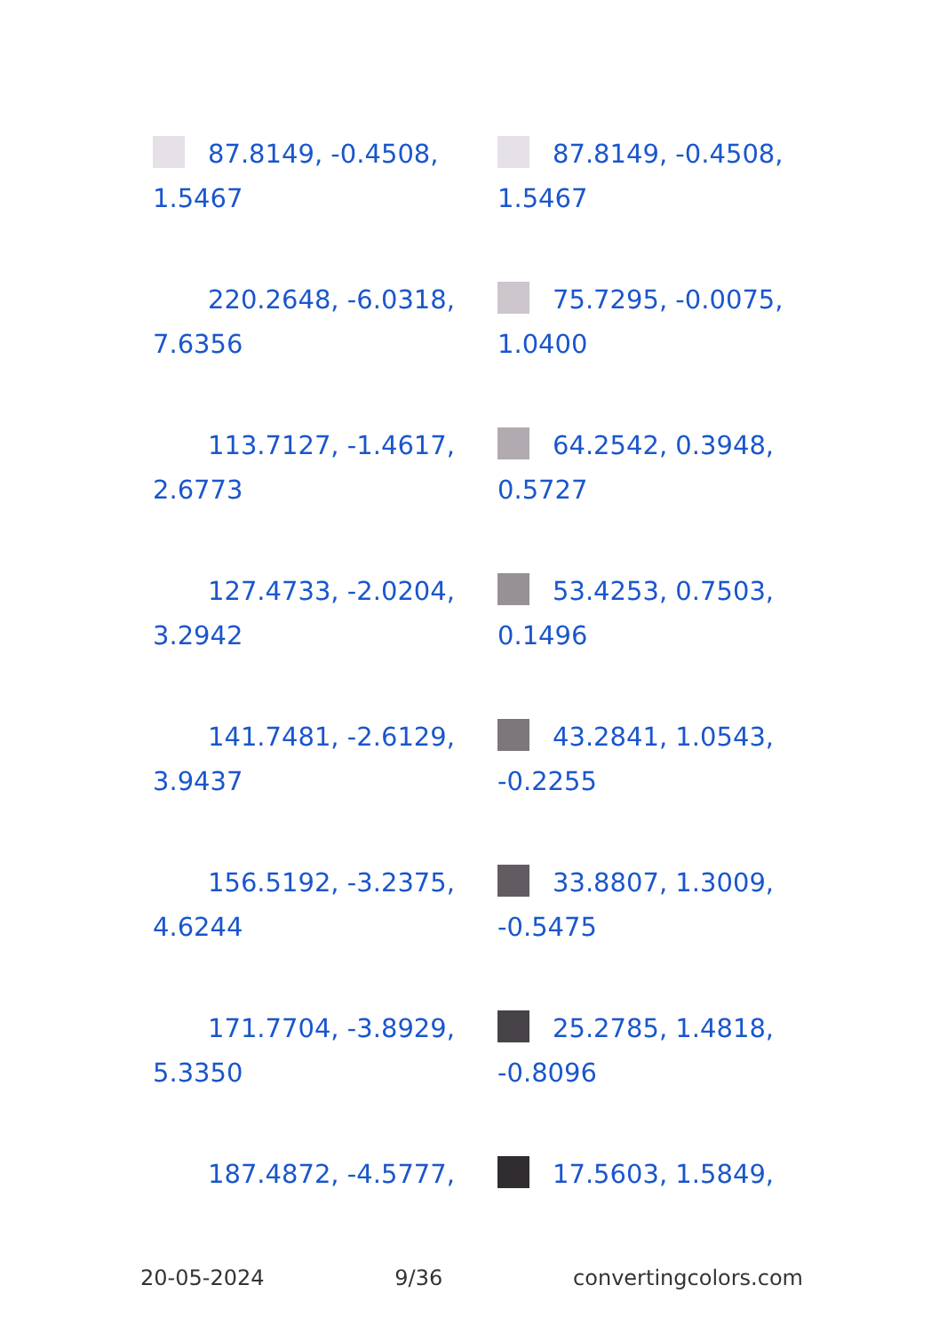87.8149, -0.4508, 1.5467
87.8149, -0.4508, 1.5467
220.2648, -6.0318, 7.6356
75.7295, -0.0075, 1.0400
113.7127, -1.4617, 2.6773
64.2542, 0.3948, 0.5727
127.4733, -2.0204, 3.2942
53.4253, 0.7503, 0.1496
141.7481, -2.6129, 3.9437
43.2841, 1.0543, -0.2255
156.5192, -3.2375, 4.6244
33.8807, 1.3009, -0.5475
171.7704, -3.8929, 5.3350
25.2785, 1.4818, -0.8096
187.4872, -4.5777,
17.5603, 1.5849,
20-05-2024 9/36 convertingcolors.com